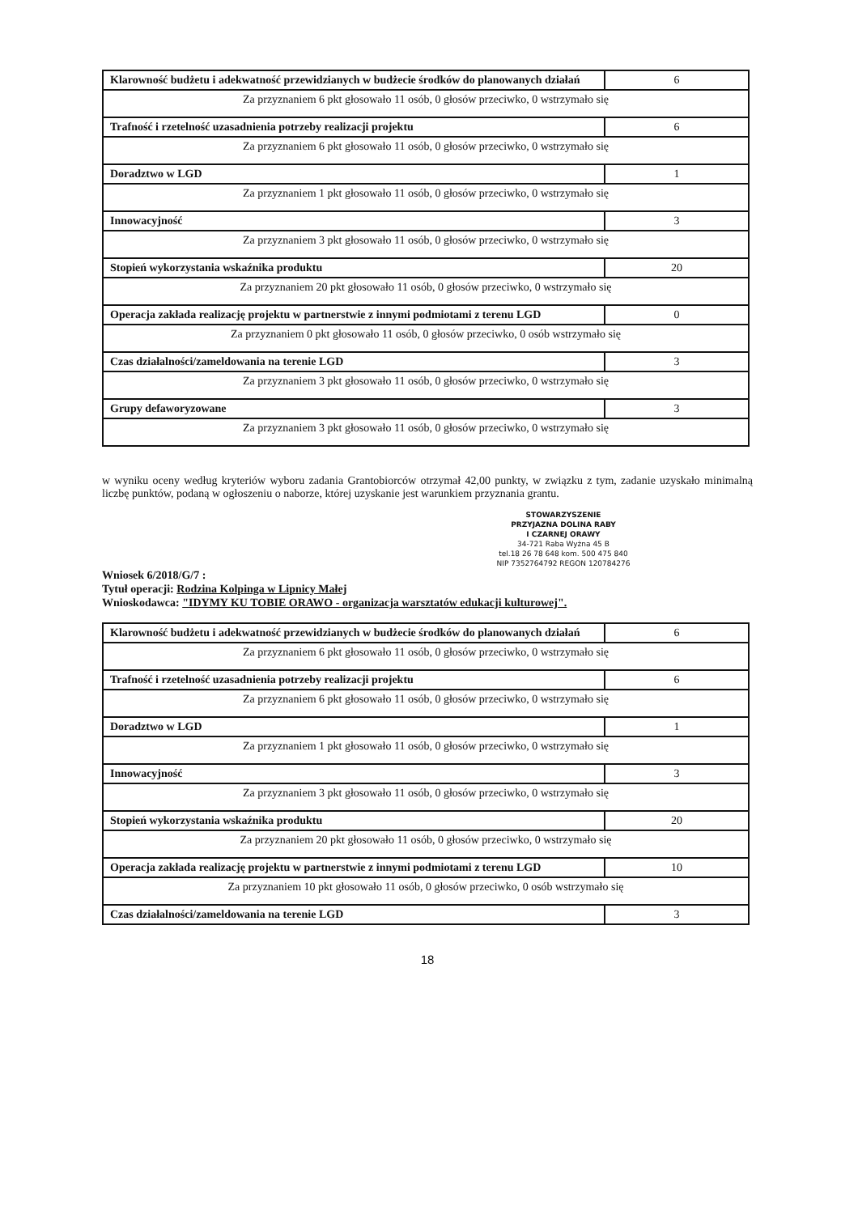| Klarowność budżetu i adekwatność przewidzianych w budżecie środków do planowanych działań | 6 |
| Za przyznaniem 6 pkt głosowało 11 osób, 0 głosów przeciwko, 0 wstrzymało się | |
| Trafność i rzetelność uzasadnienia potrzeby realizacji projektu | 6 |
| Za przyznaniem 6 pkt głosowało 11 osób, 0 głosów przeciwko, 0 wstrzymało się | |
| Doradztwo w LGD | 1 |
| Za przyznaniem 1 pkt głosowało 11 osób, 0 głosów przeciwko, 0 wstrzymało się | |
| Innowacyjność | 3 |
| Za przyznaniem 3 pkt głosowało 11 osób, 0 głosów przeciwko, 0 wstrzymało się | |
| Stopień wykorzystania wskaźnika produktu | 20 |
| Za przyznaniem 20 pkt głosowało 11 osób, 0 głosów przeciwko, 0 wstrzymało się | |
| Operacja zakłada realizację projektu w partnerstwie z innymi podmiotami z terenu LGD | 0 |
| Za przyznaniem 0 pkt głosowało 11 osób, 0 głosów przeciwko, 0 osób wstrzymało się | |
| Czas działalności/zameldowania na terenie LGD | 3 |
| Za przyznaniem 3 pkt głosowało 11 osób, 0 głosów przeciwko, 0 wstrzymało się | |
| Grupy defaworyzowane | 3 |
| Za przyznaniem 3 pkt głosowało 11 osób, 0 głosów przeciwko, 0 wstrzymało się | |
w wyniku oceny według kryteriów wyboru zadania Grantobiorców otrzymał 42,00 punkty, w związku z tym, zadanie uzyskało minimalną liczbę punktów, podaną w ogłoszeniu o naborze, której uzyskanie jest warunkiem przyznania grantu.
STOWARZYSZENIE
PRZYJAZNA DOLINA RABY
I CZARNEJ ORAWY
34-721 Raba Wyżna 45 B
tel.18 26 78 648 kom. 500 475 840
NIP 7352764792 REGON 120784276
Wniosek 6/2018/G/7 :
Tytuł operacji: Rodzina Kolpinga w Lipnicy Małej
Wnioskodawca: "IDYMY KU TOBIE ORAWO - organizacja warsztatów edukacji kulturowej".
| Klarowność budżetu i adekwatność przewidzianych w budżecie środków do planowanych działań | 6 |
| Za przyznaniem 6 pkt głosowało 11 osób, 0 głosów przeciwko, 0 wstrzymało się | |
| Trafność i rzetelność uzasadnienia potrzeby realizacji projektu | 6 |
| Za przyznaniem 6 pkt głosowało 11 osób, 0 głosów przeciwko, 0 wstrzymało się | |
| Doradztwo w LGD | 1 |
| Za przyznaniem 1 pkt głosowało 11 osób, 0 głosów przeciwko, 0 wstrzymało się | |
| Innowacyjność | 3 |
| Za przyznaniem 3 pkt głosowało 11 osób, 0 głosów przeciwko, 0 wstrzymało się | |
| Stopień wykorzystania wskaźnika produktu | 20 |
| Za przyznaniem 20 pkt głosowało 11 osób, 0 głosów przeciwko, 0 wstrzymało się | |
| Operacja zakłada realizację projektu w partnerstwie z innymi podmiotami z terenu LGD | 10 |
| Za przyznaniem 10 pkt głosowało 11 osób, 0 głosów przeciwko, 0 osób wstrzymało się | |
| Czas działalności/zameldowania na terenie LGD | 3 |
18